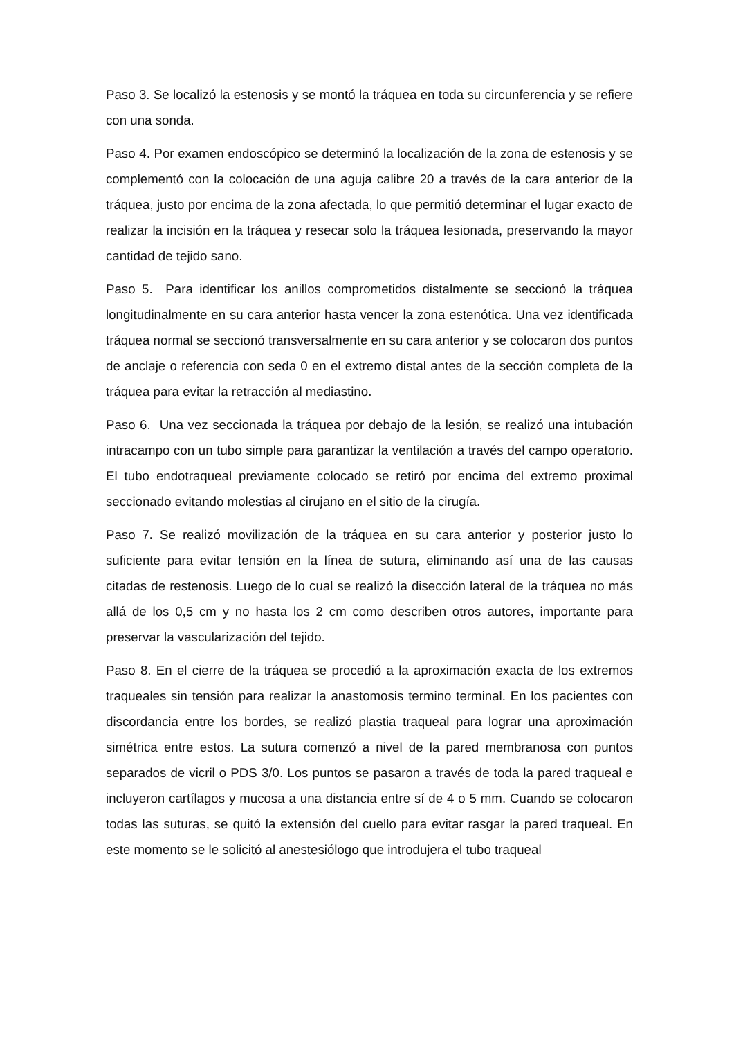Paso 3. Se localizó la estenosis y se montó la tráquea en toda su circunferencia y se refiere con una sonda.
Paso 4. Por examen endoscópico se determinó la localización de la zona de estenosis y se complementó con la colocación de una aguja calibre 20 a través de la cara anterior de la tráquea, justo por encima de la zona afectada, lo que permitió determinar el lugar exacto de realizar la incisión en la tráquea y resecar solo la tráquea lesionada, preservando la mayor cantidad de tejido sano.
Paso 5. Para identificar los anillos comprometidos distalmente se seccionó la tráquea longitudinalmente en su cara anterior hasta vencer la zona estenótica. Una vez identificada tráquea normal se seccionó transversalmente en su cara anterior y se colocaron dos puntos de anclaje o referencia con seda 0 en el extremo distal antes de la sección completa de la tráquea para evitar la retracción al mediastino.
Paso 6. Una vez seccionada la tráquea por debajo de la lesión, se realizó una intubación intracampo con un tubo simple para garantizar la ventilación a través del campo operatorio. El tubo endotraqueal previamente colocado se retiró por encima del extremo proximal seccionado evitando molestias al cirujano en el sitio de la cirugía.
Paso 7. Se realizó movilización de la tráquea en su cara anterior y posterior justo lo suficiente para evitar tensión en la línea de sutura, eliminando así una de las causas citadas de restenosis. Luego de lo cual se realizó la disección lateral de la tráquea no más allá de los 0,5 cm y no hasta los 2 cm como describen otros autores, importante para preservar la vascularización del tejido.
Paso 8. En el cierre de la tráquea se procedió a la aproximación exacta de los extremos traqueales sin tensión para realizar la anastomosis termino terminal. En los pacientes con discordancia entre los bordes, se realizó plastia traqueal para lograr una aproximación simétrica entre estos. La sutura comenzó a nivel de la pared membranosa con puntos separados de vicril o PDS 3/0. Los puntos se pasaron a través de toda la pared traqueal e incluyeron cartílagos y mucosa a una distancia entre sí de 4 o 5 mm. Cuando se colocaron todas las suturas, se quitó la extensión del cuello para evitar rasgar la pared traqueal. En este momento se le solicitó al anestesiólogo que introdujera el tubo traqueal